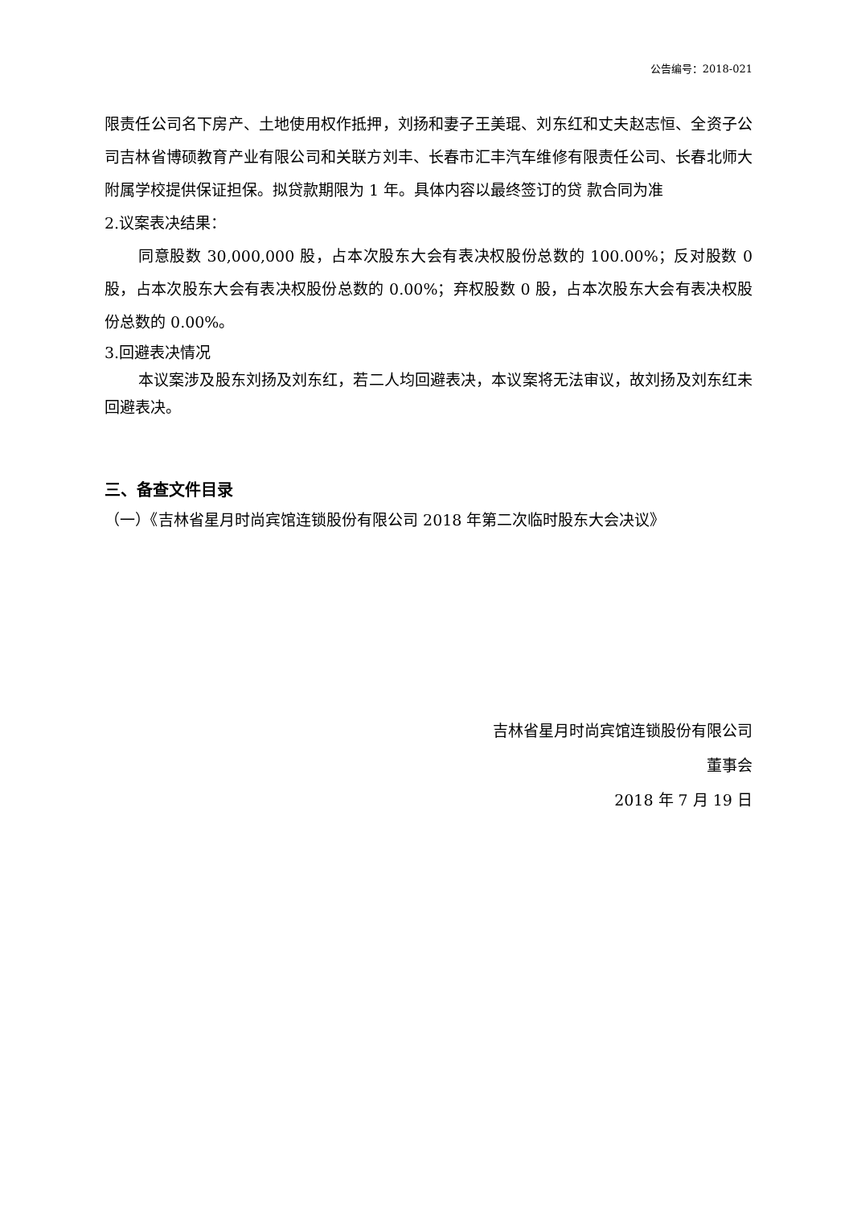公告编号：2018-021
限责任公司名下房产、土地使用权作抵押，刘扬和妻子王美琨、刘东红和丈夫赵志恒、全资子公司吉林省博硕教育产业有限公司和关联方刘丰、长春市汇丰汽车维修有限责任公司、长春北师大附属学校提供保证担保。拟贷款期限为 1 年。具体内容以最终签订的贷 款合同为准
2.议案表决结果：
同意股数 30,000,000 股，占本次股东大会有表决权股份总数的 100.00%；反对股数 0 股，占本次股东大会有表决权股份总数的 0.00%；弃权股数 0 股，占本次股东大会有表决权股份总数的 0.00%。
3.回避表决情况
本议案涉及股东刘扬及刘东红，若二人均回避表决，本议案将无法审议，故刘扬及刘东红未回避表决。
三、备查文件目录
（一）《吉林省星月时尚宾馆连锁股份有限公司 2018 年第二次临时股东大会决议》
吉林省星月时尚宾馆连锁股份有限公司
董事会
2018 年 7 月 19 日